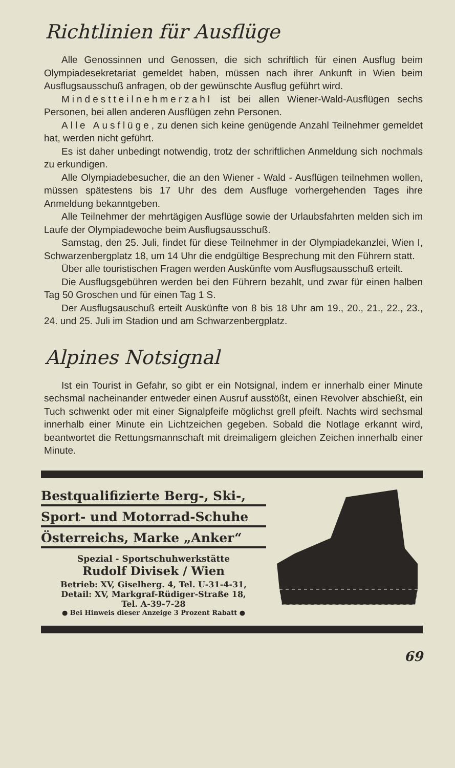Richtlinien für Ausflüge
Alle Genossinnen und Genossen, die sich schriftlich für einen Ausflug beim Olympiadesekretariat gemeldet haben, müssen nach ihrer Ankunft in Wien beim Ausflugsausschuß anfragen, ob der gewünschte Ausflug geführt wird.
Mindestteilnehmerzahl ist bei allen Wiener-Wald-Ausflügen sechs Personen, bei allen anderen Ausflügen zehn Personen.
Alle Ausflüge, zu denen sich keine genügende Anzahl Teilnehmer gemeldet hat, werden nicht geführt.
Es ist daher unbedingt notwendig, trotz der schriftlichen Anmeldung sich nochmals zu erkundigen.
Alle Olympiadebesucher, die an den Wiener - Wald - Ausflügen teilnehmen wollen, müssen spätestens bis 17 Uhr des dem Ausfluge vorhergehenden Tages ihre Anmeldung bekanntgeben.
Alle Teilnehmer der mehrtägigen Ausflüge sowie der Urlaubsfahrten melden sich im Laufe der Olympiadewoche beim Ausflugsausschuß.
Samstag, den 25. Juli, findet für diese Teilnehmer in der Olympiadekanzlei, Wien I, Schwarzenbergplatz 18, um 14 Uhr die endgültige Besprechung mit den Führern statt.
Über alle touristischen Fragen werden Auskünfte vom Ausflugsausschuß erteilt.
Die Ausflugsgebühren werden bei den Führern bezahlt, und zwar für einen halben Tag 50 Groschen und für einen Tag 1 S.
Der Ausflugsauschuß erteilt Auskünfte von 8 bis 18 Uhr am 19., 20., 21., 22., 23., 24. und 25. Juli im Stadion und am Schwarzenbergplatz.
Alpines Notsignal
Ist ein Tourist in Gefahr, so gibt er ein Notsignal, indem er innerhalb einer Minute sechsmal nacheinander entweder einen Ausruf ausstößt, einen Revolver abschießt, ein Tuch schwenkt oder mit einer Signalpfeife möglichst grell pfeift. Nachts wird sechsmal innerhalb einer Minute ein Lichtzeichen gegeben. Sobald die Notlage erkannt wird, beantwortet die Rettungsmannschaft mit dreimaligem gleichen Zeichen innerhalb einer Minute.
Bestqualifizierte Berg-, Ski-,
Sport- und Motorrad-Schuhe
Österreichs, Marke „Anker“
Spezial - Sportschuhwerkstätte
Rudolf Divisek / Wien
Betrieb: XV, Giselherg. 4, Tel. U-31-4-31,
Detail: XV, Markgraf-Rüdiger-Straße 18,
Tel. A-39-7-28
● Bei Hinweis dieser Anzeige 3 Prozent Rabatt ●
69